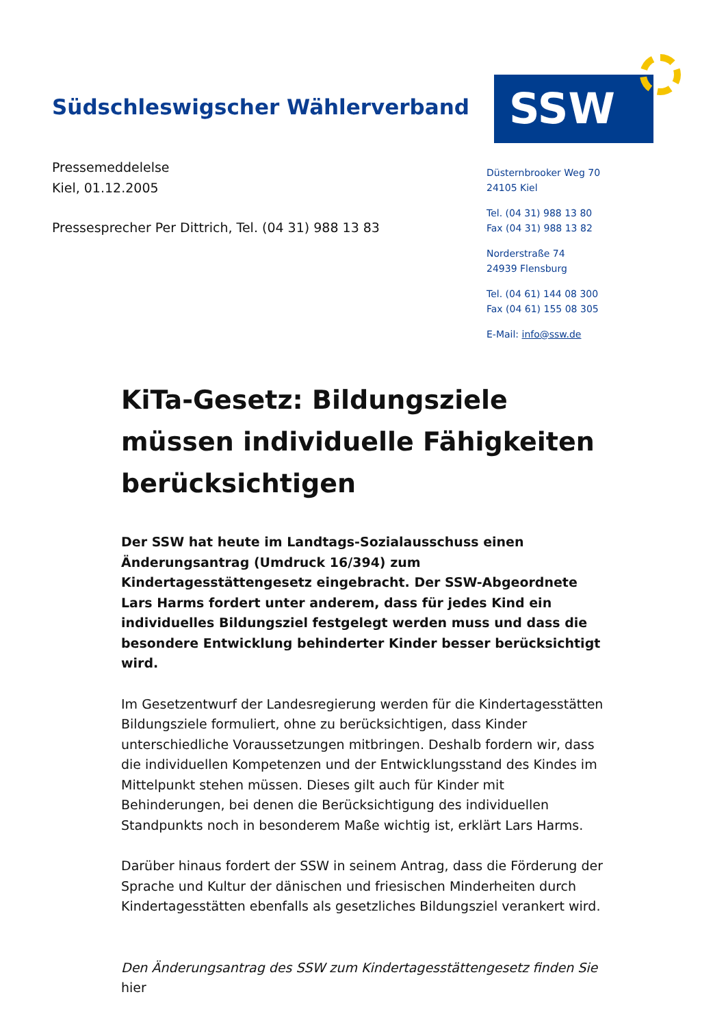Südschleswigscher Wählerverband
SSW
Pressemeddelelse
Kiel, 01.12.2005
Pressesprecher Per Dittrich, Tel. (04 31) 988 13 83
Düsternbrooker Weg 70
24105 Kiel
Tel. (04 31) 988 13 80
Fax (04 31) 988 13 82
Norderstraße 74
24939 Flensburg
Tel. (04 61) 144 08 300
Fax (04 61) 155 08 305
E-Mail: info@ssw.de
KiTa-Gesetz: Bildungsziele müssen individuelle Fähigkeiten berücksichtigen
Der SSW hat heute im Landtags-Sozialausschuss einen Änderungsantrag (Umdruck 16/394) zum Kindertagesstättengesetz eingebracht. Der SSW-Abgeordnete Lars Harms fordert unter anderem, dass für jedes Kind ein individuelles Bildungsziel festgelegt werden muss und dass die besondere Entwicklung behinderter Kinder besser berücksichtigt wird.
Im Gesetzentwurf der Landesregierung werden für die Kindertagesstätten Bildungsziele formuliert, ohne zu berücksichtigen, dass Kinder unterschiedliche Voraussetzungen mitbringen. Deshalb fordern wir, dass die individuellen Kompetenzen und der Entwicklungsstand des Kindes im Mittelpunkt stehen müssen. Dieses gilt auch für Kinder mit Behinderungen, bei denen die Berücksichtigung des individuellen Standpunkts noch in besonderem Maße wichtig ist, erklärt Lars Harms.
Darüber hinaus fordert der SSW in seinem Antrag, dass die Förderung der Sprache und Kultur der dänischen und friesischen Minderheiten durch Kindertagesstätten ebenfalls als gesetzliches Bildungsziel verankert wird.
Den Änderungsantrag des SSW zum Kindertagesstättengesetz finden Sie hier